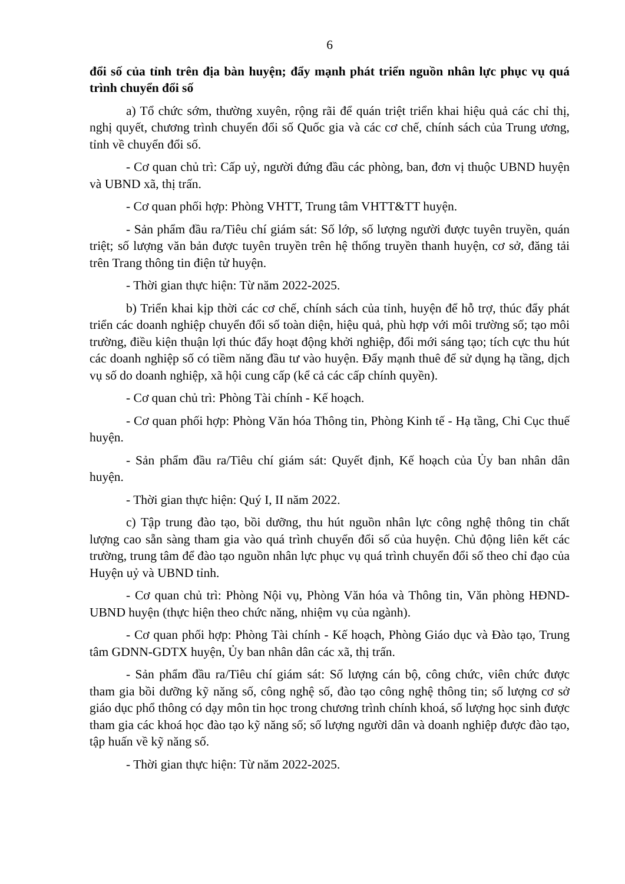6
đổi số của tỉnh trên địa bàn huyện; đẩy mạnh phát triển nguồn nhân lực phục vụ quá trình chuyển đổi số
a) Tổ chức sớm, thường xuyên, rộng rãi để quán triệt triển khai hiệu quả các chỉ thị, nghị quyết, chương trình chuyển đổi số Quốc gia và các cơ chế, chính sách của Trung ương, tỉnh về chuyển đổi số.
- Cơ quan chủ trì: Cấp uỷ, người đứng đầu các phòng, ban, đơn vị thuộc UBND huyện và UBND xã, thị trấn.
- Cơ quan phối hợp: Phòng VHTT, Trung tâm VHTT&TT huyện.
- Sản phẩm đầu ra/Tiêu chí giám sát: Số lớp, số lượng người được tuyên truyền, quán triệt; số lượng văn bản được tuyên truyền trên hệ thống truyền thanh huyện, cơ sở, đăng tải trên Trang thông tin điện tử huyện.
- Thời gian thực hiện: Từ năm 2022-2025.
b) Triển khai kịp thời các cơ chế, chính sách của tỉnh, huyện để hỗ trợ, thúc đẩy phát triển các doanh nghiệp chuyển đổi số toàn diện, hiệu quả, phù hợp với môi trường số; tạo môi trường, điều kiện thuận lợi thúc đẩy hoạt động khởi nghiệp, đổi mới sáng tạo; tích cực thu hút các doanh nghiệp số có tiềm năng đầu tư vào huyện. Đẩy mạnh thuê để sử dụng hạ tầng, dịch vụ số do doanh nghiệp, xã hội cung cấp (kể cả các cấp chính quyền).
- Cơ quan chủ trì: Phòng Tài chính - Kế hoạch.
- Cơ quan phối hợp: Phòng Văn hóa Thông tin, Phòng Kinh tế - Hạ tầng, Chi Cục thuế huyện.
- Sản phẩm đầu ra/Tiêu chí giám sát: Quyết định, Kế hoạch của Ủy ban nhân dân huyện.
- Thời gian thực hiện: Quý I, II năm 2022.
c) Tập trung đào tạo, bồi dưỡng, thu hút nguồn nhân lực công nghệ thông tin chất lượng cao sẵn sàng tham gia vào quá trình chuyển đổi số của huyện. Chủ động liên kết các trường, trung tâm để đào tạo nguồn nhân lực phục vụ quá trình chuyển đổi số theo chỉ đạo của Huyện uỷ và UBND tỉnh.
- Cơ quan chủ trì: Phòng Nội vụ, Phòng Văn hóa và Thông tin, Văn phòng HĐND-UBND huyện (thực hiện theo chức năng, nhiệm vụ của ngành).
- Cơ quan phối hợp: Phòng Tài chính - Kế hoạch, Phòng Giáo dục và Đào tạo, Trung tâm GDNN-GDTX huyện, Ủy ban nhân dân các xã, thị trấn.
- Sản phẩm đầu ra/Tiêu chí giám sát: Số lượng cán bộ, công chức, viên chức được tham gia bồi dưỡng kỹ năng số, công nghệ số, đào tạo công nghệ thông tin; số lượng cơ sở giáo dục phổ thông có dạy môn tin học trong chương trình chính khoá, số lượng học sinh được tham gia các khoá học đào tạo kỹ năng số; số lượng người dân và doanh nghiệp được đào tạo, tập huấn về kỹ năng số.
- Thời gian thực hiện: Từ năm 2022-2025.